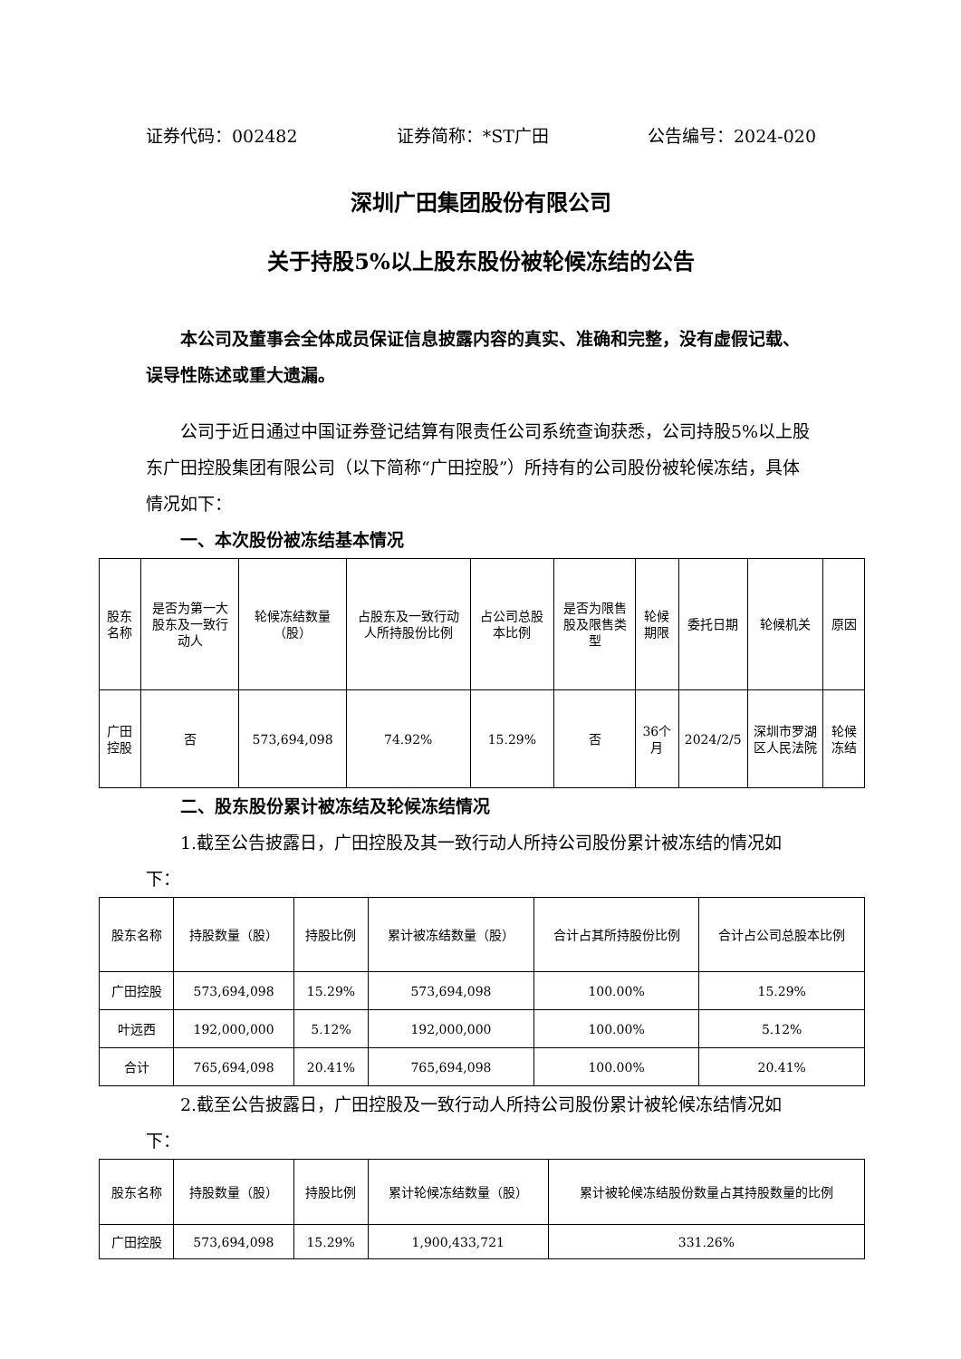证券代码：002482 证券简称：*ST广田 公告编号：2024-020
深圳广田集团股份有限公司
关于持股5%以上股东股份被轮候冻结的公告
本公司及董事会全体成员保证信息披露内容的真实、准确和完整，没有虚假记载、误导性陈述或重大遗漏。
公司于近日通过中国证券登记结算有限责任公司系统查询获悉，公司持股5%以上股东广田控股集团有限公司（以下简称“广田控股”）所持有的公司股份被轮候冻结，具体情况如下：
一、本次股份被冻结基本情况
| 股东名称 | 是否为第一大股东及一致行动人 | 轮候冻结数量（股） | 占股东及一致行动人所持股份比例 | 占公司总股本比例 | 是否为限售股及限售类型 | 轮候期限 | 委托日期 | 轮候机关 | 原因 |
| --- | --- | --- | --- | --- | --- | --- | --- | --- | --- |
| 广田控股 | 否 | 573,694,098 | 74.92% | 15.29% | 否 | 36个月 | 2024/2/5 | 深圳市罗湖区人民法院 | 轮候冻结 |
二、股东股份累计被冻结及轮候冻结情况
1.截至公告披露日，广田控股及其一致行动人所持公司股份累计被冻结的情况如下：
| 股东名称 | 持股数量（股） | 持股比例 | 累计被冻结数量（股） | 合计占其所持股份比例 | 合计占公司总股本比例 |
| --- | --- | --- | --- | --- | --- |
| 广田控股 | 573,694,098 | 15.29% | 573,694,098 | 100.00% | 15.29% |
| 叶远西 | 192,000,000 | 5.12% | 192,000,000 | 100.00% | 5.12% |
| 合计 | 765,694,098 | 20.41% | 765,694,098 | 100.00% | 20.41% |
2.截至公告披露日，广田控股及一致行动人所持公司股份累计被轮候冻结情况如下：
| 股东名称 | 持股数量（股） | 持股比例 | 累计轮候冻结数量（股） | 累计被轮候冻结股份数量占其持股数量的比例 |
| --- | --- | --- | --- | --- |
| 广田控股 | 573,694,098 | 15.29% | 1,900,433,721 | 331.26% |